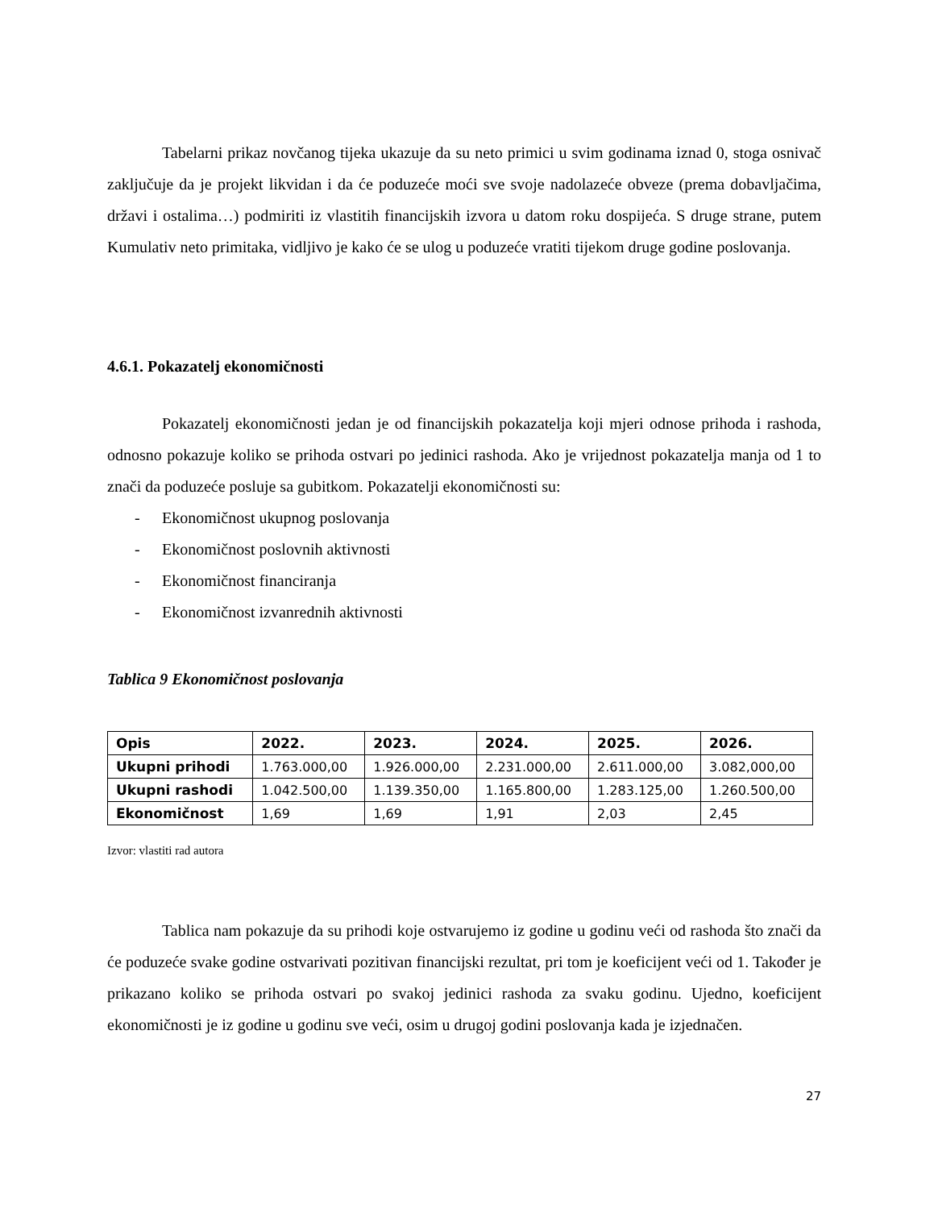Tabelarni prikaz novčanog tijeka ukazuje da su neto primici u svim godinama iznad 0, stoga osnivač zaključuje da je projekt likvidan i da će poduzeće moći sve svoje nadolazeće obveze (prema dobavljačima, državi i ostalima…) podmiriti iz vlastitih financijskih izvora u datom roku dospijeća. S druge strane, putem Kumulativ neto primitaka, vidljivo je kako će se ulog u poduzeće vratiti tijekom druge godine poslovanja.
4.6.1. Pokazatelj ekonomičnosti
Pokazatelj ekonomičnosti jedan je od financijskih pokazatelja koji mjeri odnose prihoda i rashoda, odnosno pokazuje koliko se prihoda ostvari po jedinici rashoda. Ako je vrijednost pokazatelja manja od 1 to znači da poduzeće posluje sa gubitkom. Pokazatelji ekonomičnosti su:
- Ekonomičnost ukupnog poslovanja
- Ekonomičnost poslovnih aktivnosti
- Ekonomičnost financiranja
- Ekonomičnost izvanrednih aktivnosti
Tablica 9 Ekonomičnost poslovanja
| Opis | 2022. | 2023. | 2024. | 2025. | 2026. |
| --- | --- | --- | --- | --- | --- |
| Ukupni prihodi | 1.763.000,00 | 1.926.000,00 | 2.231.000,00 | 2.611.000,00 | 3.082,000,00 |
| Ukupni rashodi | 1.042.500,00 | 1.139.350,00 | 1.165.800,00 | 1.283.125,00 | 1.260.500,00 |
| Ekonomičnost | 1,69 | 1,69 | 1,91 | 2,03 | 2,45 |
Izvor: vlastiti rad autora
Tablica nam pokazuje da su prihodi koje ostvarujemo iz godine u godinu veći od rashoda što znači da će poduzeće svake godine ostvarivati pozitivan financijski rezultat, pri tom je koeficijent veći od 1. Također je prikazano koliko se prihoda ostvari po svakoj jedinici rashoda za svaku godinu. Ujedno, koeficijent ekonomičnosti je iz godine u godinu sve veći, osim u drugoj godini poslovanja kada je izjednačen.
27